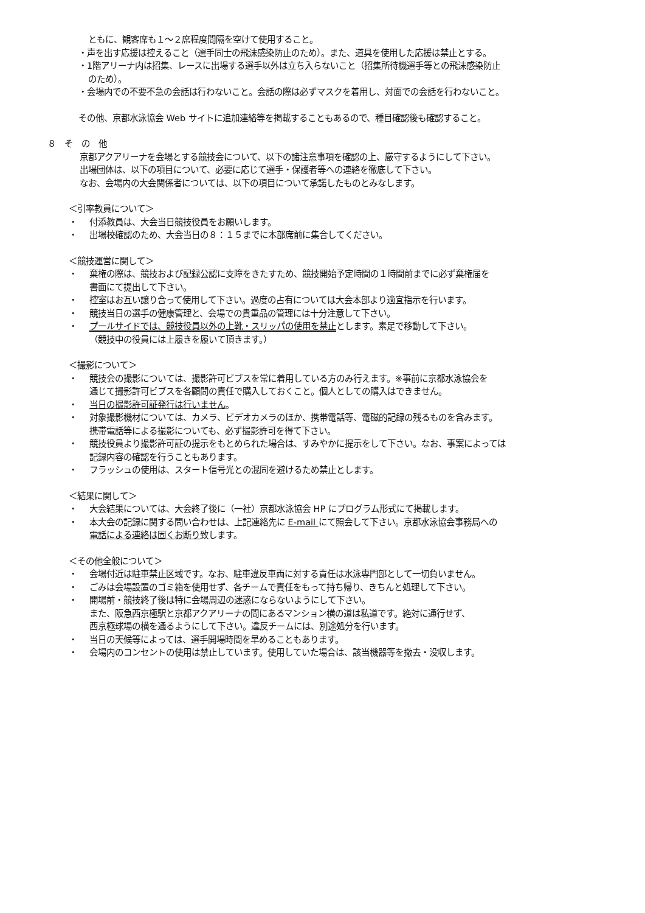ともに、観客席も１～２席程度間隔を空けて使用すること。
・声を出す応援は控えること（選手同士の飛沫感染防止のため）。また、道具を使用した応援は禁止とする。
・1階アリーナ内は招集、レースに出場する選手以外は立ち入らないこと（招集所待機選手等との飛沫感染防止
のため）。
・会場内での不要不急の会話は行わないこと。会話の際は必ずマスクを着用し、対面での会話を行わないこと。
その他、京都水泳協会 Web サイトに追加連絡等を掲載することもあるので、種目確認後も確認すること。
８　そ　の　他
京都アクアリーナを会場とする競技会について、以下の諸注意事項を確認の上、厳守するようにして下さい。
出場団体は、以下の項目について、必要に応じて選手・保護者等への連絡を徹底して下さい。
なお、会場内の大会関係者については、以下の項目について承諾したものとみなします。
＜引率教員について＞
・ 付添教員は、大会当日競技役員をお願いします。
・ 出場校確認のため、大会当日の８：１５までに本部席前に集合してください。
＜競技運営に関して＞
・ 棄権の際は、競技および記録公認に支障をきたすため、競技開始予定時間の１時間前までに必ず棄権届を
書面にて提出して下さい。
・ 控室はお互い譲り合って使用して下さい。過度の占有については大会本部より適宜指示を行います。
・ 競技当日の選手の健康管理と、会場での貴重品の管理には十分注意して下さい。
・ プールサイドでは、競技役員以外の上靴・スリッパの使用を禁止とします。素足で移動して下さい。
（競技中の役員には上履きを履いて頂きます。）
＜撮影について＞
・ 競技会の撮影については、撮影許可ビブスを常に着用している方のみ行えます。※事前に京都水泳協会を
通じて撮影許可ビブスを各顧問の責任で購入しておくこと。個人としての購入はできません。
・ 当日の撮影許可証発行は行いません。
・ 対象撮影機材については、カメラ、ビデオカメラのほか、携帯電話等、電磁的記録の残るものを含みます。
携帯電話等による撮影についても、必ず撮影許可を得て下さい。
・ 競技役員より撮影許可証の提示をもとめられた場合は、すみやかに提示をして下さい。なお、事案によっては
記録内容の確認を行うこともあります。
・ フラッシュの使用は、スタート信号光との混同を避けるため禁止とします。
＜結果に関して＞
・ 大会結果については、大会終了後に（一社）京都水泳協会 HP にプログラム形式にて掲載します。
・ 本大会の記録に関する問い合わせは、上記連絡先に E-mail にて照会して下さい。京都水泳協会事務局への
電話による連絡は固くお断り致します。
＜その他全般について＞
・ 会場付近は駐車禁止区域です。なお、駐車違反車両に対する責任は水泳専門部として一切負いません。
・ ごみは会場設置のゴミ箱を使用せず、各チームで責任をもって持ち帰り、きちんと処理して下さい。
・ 開場前・競技終了後は特に会場周辺の迷惑にならないようにして下さい。
また、阪急西京極駅と京都アクアリーナの間にあるマンション横の道は私道です。絶対に通行せず、
西京極球場の横を通るようにして下さい。違反チームには、別途処分を行います。
・ 当日の天候等によっては、選手開場時間を早めることもあります。
・ 会場内のコンセントの使用は禁止しています。使用していた場合は、該当機器等を撤去・没収します。